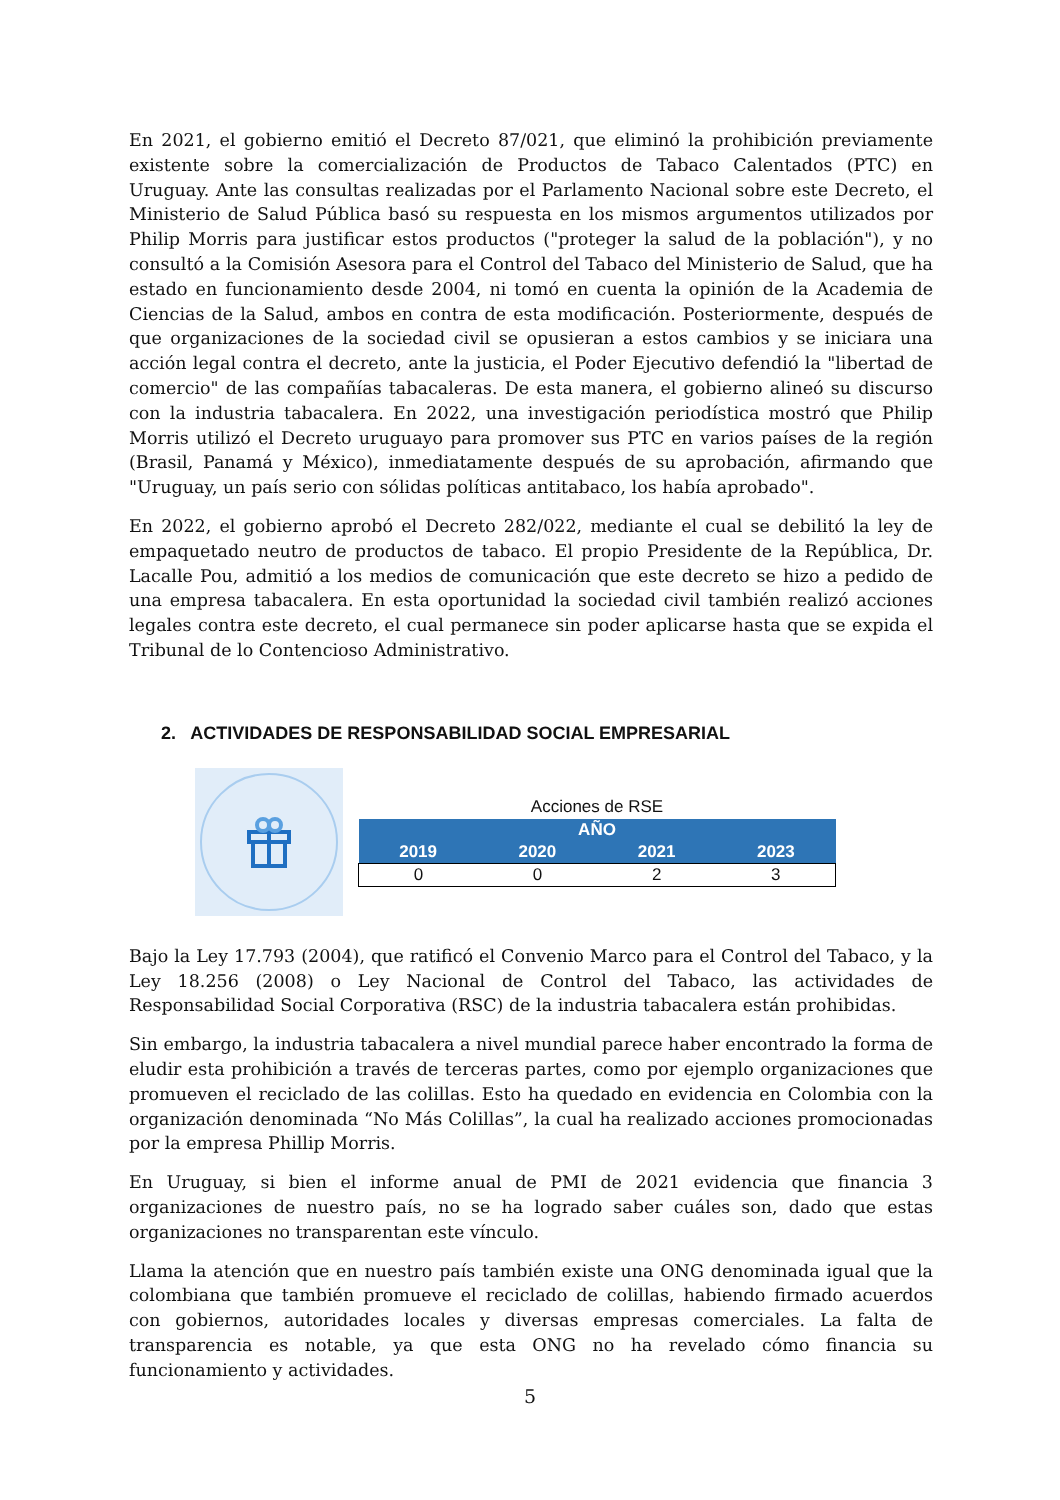En 2021, el gobierno emitió el Decreto 87/021, que eliminó la prohibición previamente existente sobre la comercialización de Productos de Tabaco Calentados (PTC) en Uruguay. Ante las consultas realizadas por el Parlamento Nacional sobre este Decreto, el Ministerio de Salud Pública basó su respuesta en los mismos argumentos utilizados por Philip Morris para justificar estos productos ("proteger la salud de la población"), y no consultó a la Comisión Asesora para el Control del Tabaco del Ministerio de Salud, que ha estado en funcionamiento desde 2004, ni tomó en cuenta la opinión de la Academia de Ciencias de la Salud, ambos en contra de esta modificación. Posteriormente, después de que organizaciones de la sociedad civil se opusieran a estos cambios y se iniciara una acción legal contra el decreto, ante la justicia, el Poder Ejecutivo defendió la "libertad de comercio" de las compañías tabacaleras. De esta manera, el gobierno alineó su discurso con la industria tabacalera. En 2022, una investigación periodística mostró que Philip Morris utilizó el Decreto uruguayo para promover sus PTC en varios países de la región (Brasil, Panamá y México), inmediatamente después de su aprobación, afirmando que "Uruguay, un país serio con sólidas políticas antitabaco, los había aprobado".
En 2022, el gobierno aprobó el Decreto 282/022, mediante el cual se debilitó la ley de empaquetado neutro de productos de tabaco. El propio Presidente de la República, Dr. Lacalle Pou, admitió a los medios de comunicación que este decreto se hizo a pedido de una empresa tabacalera. En esta oportunidad la sociedad civil también realizó acciones legales contra este decreto, el cual permanece sin poder aplicarse hasta que se expida el Tribunal de lo Contencioso Administrativo.
2. ACTIVIDADES DE RESPONSABILIDAD SOCIAL EMPRESARIAL
Acciones de RSE
| AÑO | | | |
| --- | --- | --- | --- |
| 2019 | 2020 | 2021 | 2023 |
| 0 | 0 | 2 | 3 |
Bajo la Ley 17.793 (2004), que ratificó el Convenio Marco para el Control del Tabaco, y la Ley 18.256 (2008) o Ley Nacional de Control del Tabaco, las actividades de Responsabilidad Social Corporativa (RSC) de la industria tabacalera están prohibidas.
Sin embargo, la industria tabacalera a nivel mundial parece haber encontrado la forma de eludir esta prohibición a través de terceras partes, como por ejemplo organizaciones que promueven el reciclado de las colillas. Esto ha quedado en evidencia en Colombia con la organización denominada “No Más Colillas”, la cual ha realizado acciones promocionadas por la empresa Phillip Morris.
En Uruguay, si bien el informe anual de PMI de 2021 evidencia que financia 3 organizaciones de nuestro país, no se ha logrado saber cuáles son, dado que estas organizaciones no transparentan este vínculo.
Llama la atención que en nuestro país también existe una ONG denominada igual que la colombiana que también promueve el reciclado de colillas, habiendo firmado acuerdos con gobiernos, autoridades locales y diversas empresas comerciales. La falta de transparencia es notable, ya que esta ONG no ha revelado cómo financia su funcionamiento y actividades.
5